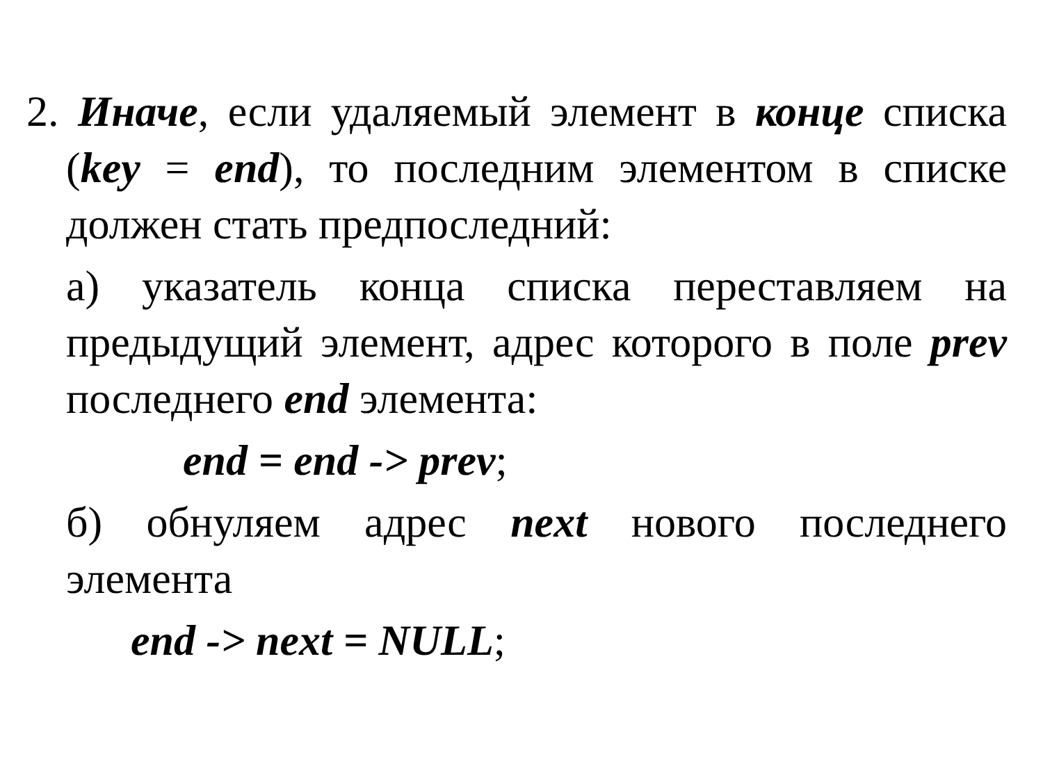2. Иначе, если удаляемый элемент в конце списка (key = end), то последним элементом в списке должен стать предпоследний:
а) указатель конца списка переставляем на предыдущий элемент, адрес которого в поле prev последнего end элемента:
end = end -> prev;
б) обнуляем адрес next нового последнего элемента
end -> next = NULL;